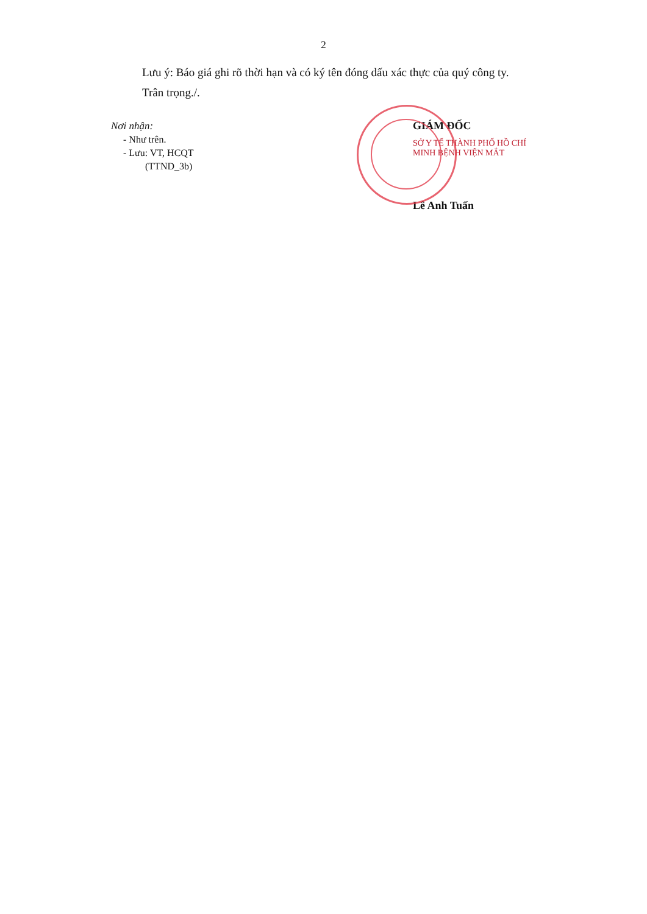2
Lưu ý: Báo giá ghi rõ thời hạn và có ký tên đóng dấu xác thực của quý công ty.
Trân trọng./.
Nơi nhận:
- Như trên.
- Lưu: VT, HCQT
(TTND_3b)
GIÁM ĐỐC
SỞ Y TẾ THÀNH PHỐ HỒ CHÍ MINH BỆNH VIỆN MẮT
Lê Anh Tuấn